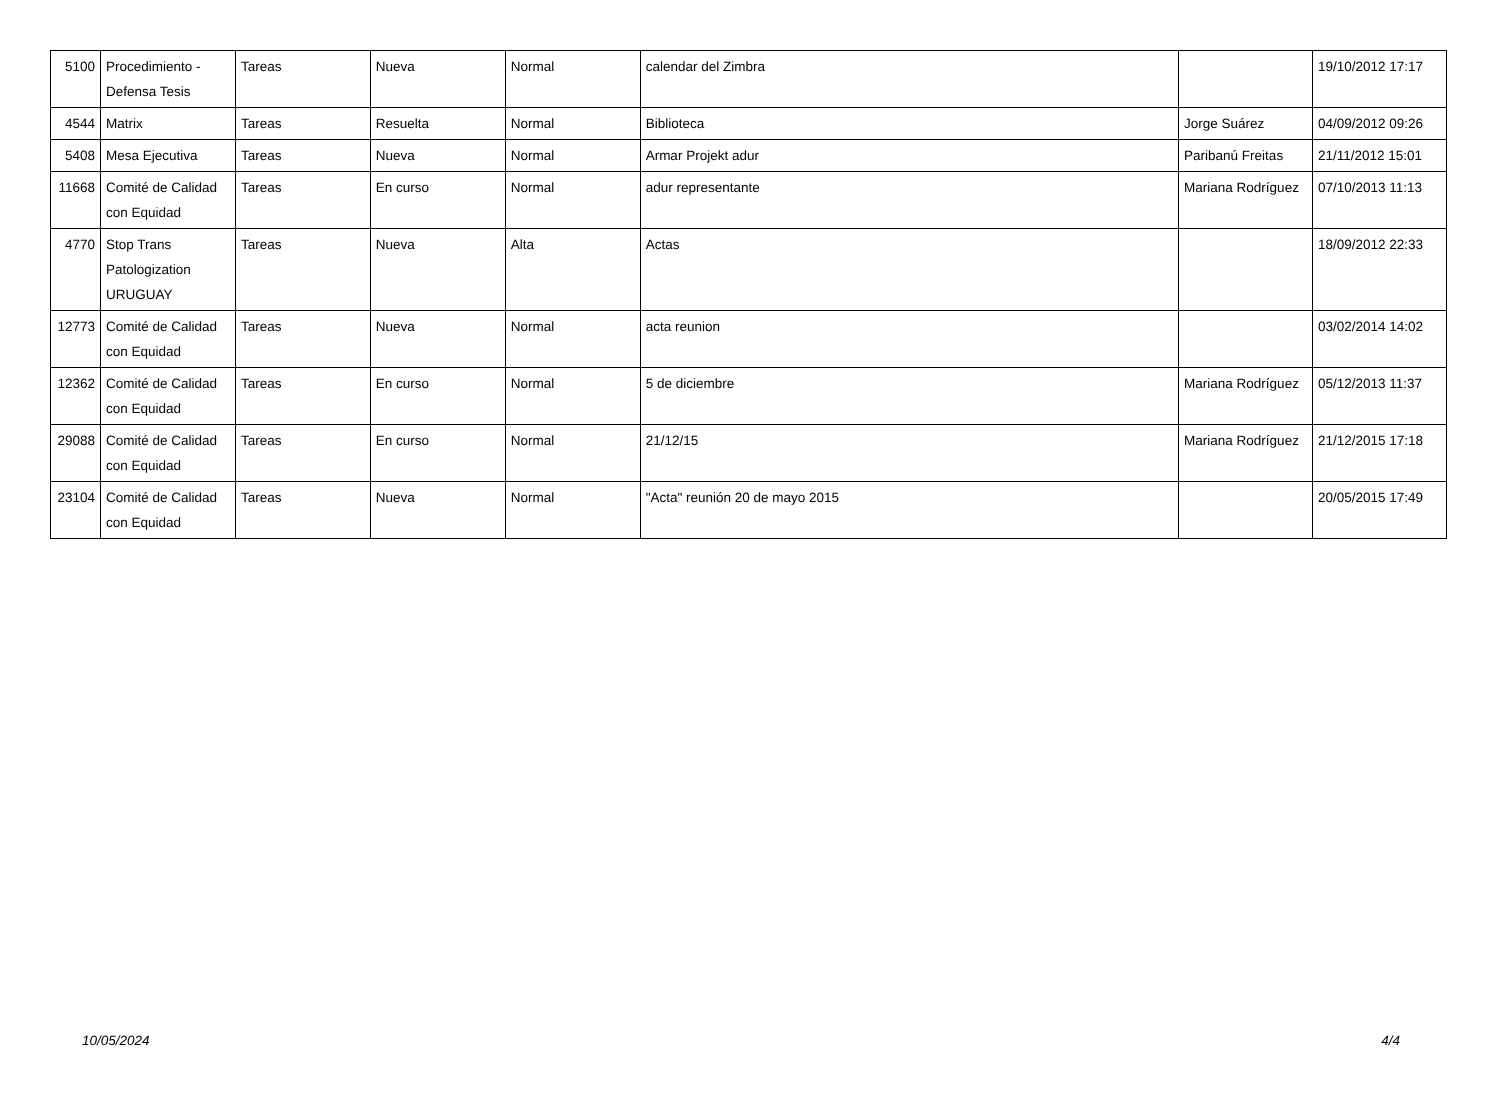| 5100 | Procedimiento - Defensa Tesis | Tareas | Nueva | Normal | calendar del Zimbra | | 19/10/2012 17:17 |
| 4544 | Matrix | Tareas | Resuelta | Normal | Biblioteca | Jorge Suárez | 04/09/2012 09:26 |
| 5408 | Mesa Ejecutiva | Tareas | Nueva | Normal | Armar Projekt adur | Paribanú Freitas | 21/11/2012 15:01 |
| 11668 | Comité de Calidad con Equidad | Tareas | En curso | Normal | adur representante | Mariana Rodríguez | 07/10/2013 11:13 |
| 4770 | Stop Trans Patologization URUGUAY | Tareas | Nueva | Alta | Actas | | 18/09/2012 22:33 |
| 12773 | Comité de Calidad con Equidad | Tareas | Nueva | Normal | acta reunion | | 03/02/2014 14:02 |
| 12362 | Comité de Calidad con Equidad | Tareas | En curso | Normal | 5 de diciembre | Mariana Rodríguez | 05/12/2013 11:37 |
| 29088 | Comité de Calidad con Equidad | Tareas | En curso | Normal | 21/12/15 | Mariana Rodríguez | 21/12/2015 17:18 |
| 23104 | Comité de Calidad con Equidad | Tareas | Nueva | Normal | "Acta" reunión 20 de mayo 2015 | | 20/05/2015 17:49 |
10/05/2024 4/4